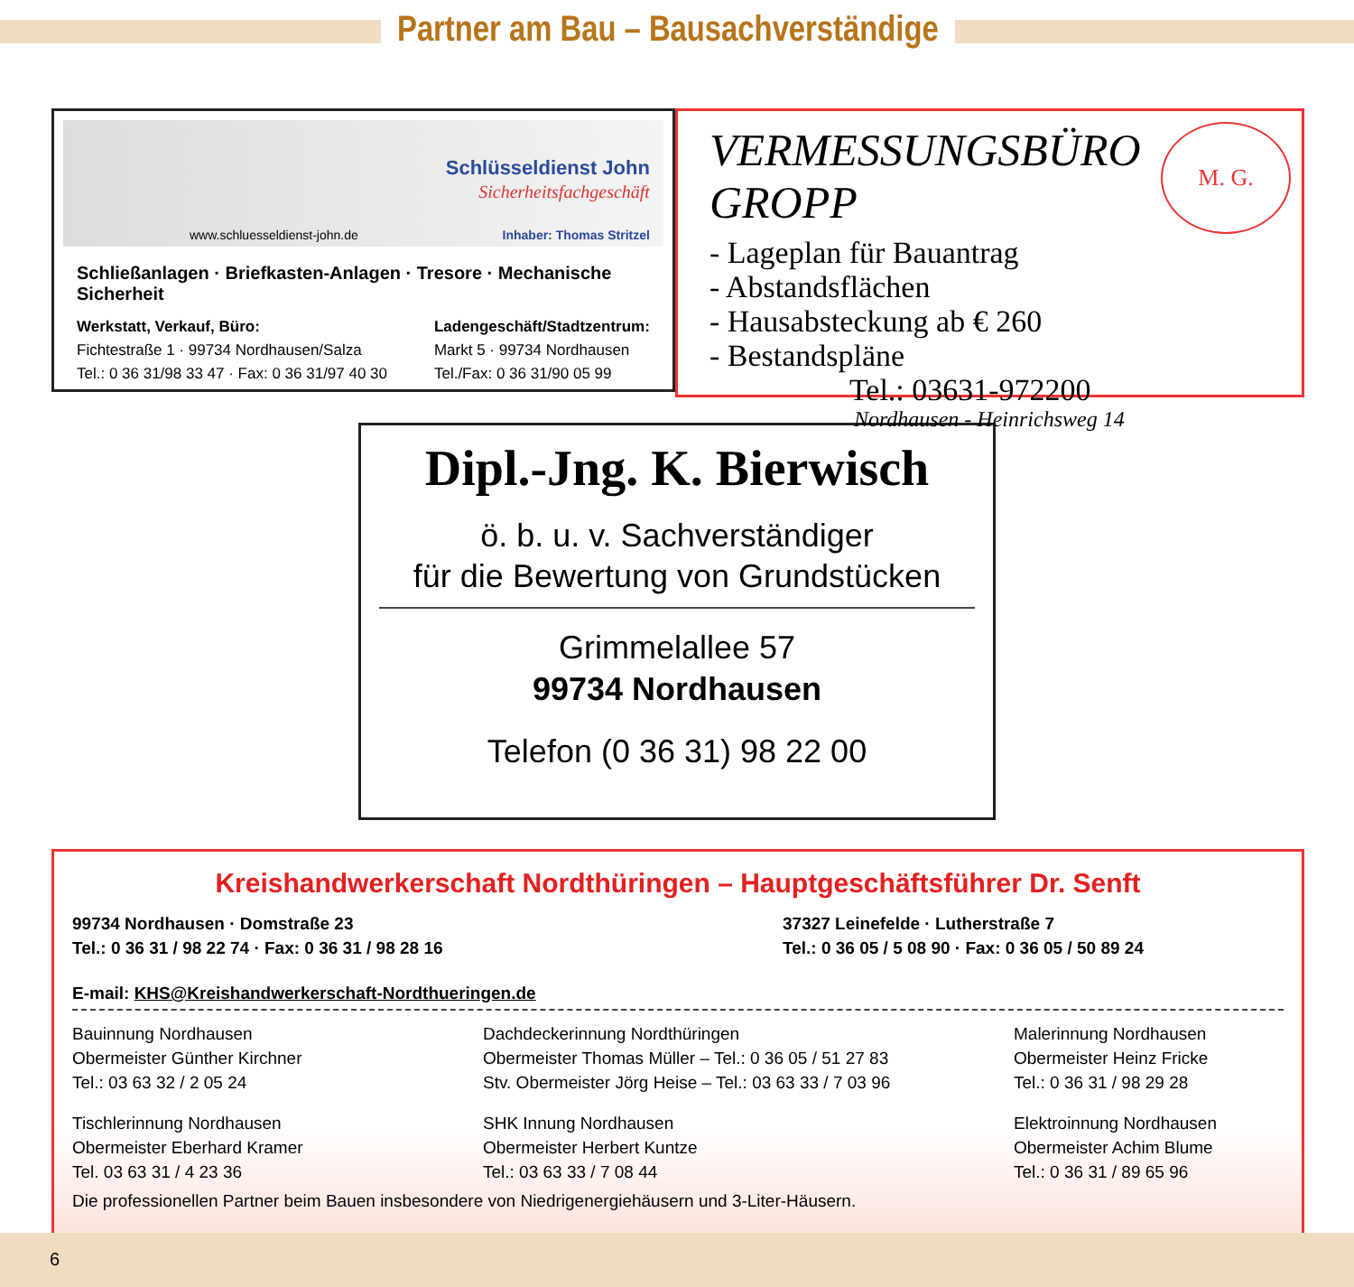Partner am Bau – Bausachverständige
Schlüsseldienst John
Sicherheitsfachgeschäft
www.schluesseldienst-john.de Inhaber: Thomas Stritzel
Schließanlagen · Briefkasten-Anlagen · Tresore · Mechanische Sicherheit
Werkstatt, Verkauf, Büro:
Fichtestraße 1 · 99734 Nordhausen/Salza
Tel.: 0 36 31/98 33 47 · Fax: 0 36 31/97 40 30
Ladengeschäft/Stadtzentrum:
Markt 5 · 99734 Nordhausen
Tel./Fax: 0 36 31/90 05 99
M. G.
VERMESSUNGSBÜRO GROPP
- Lageplan für Bauantrag
- Abstandsflächen
- Hausabsteckung ab € 260
- Bestandspläne
Tel.: 03631-972200
Nordhausen - Heinrichsweg 14
Dipl.-Jng. K. Bierwisch
ö. b. u. v. Sachverständiger
für die Bewertung von Grundstücken
Grimmelallee 57
99734 Nordhausen
Telefon (0 36 31) 98 22 00
Kreishandwerkerschaft Nordthüringen – Hauptgeschäftsführer Dr. Senft
99734 Nordhausen · Domstraße 23
Tel.: 0 36 31 / 98 22 74 · Fax: 0 36 31 / 98 28 16
37327 Leinefelde · Lutherstraße 7
Tel.: 0 36 05 / 5 08 90 · Fax: 0 36 05 / 50 89 24
E-mail: KHS@Kreishandwerkerschaft-Nordthueringen.de
Bauinnung Nordhausen
Obermeister Günther Kirchner
Tel.: 03 63 32 / 2 05 24
Dachdeckerinnung Nordthüringen
Obermeister Thomas Müller – Tel.: 0 36 05 / 51 27 83
Stv. Obermeister Jörg Heise – Tel.: 03 63 33 / 7 03 96
Malerinnung Nordhausen
Obermeister Heinz Fricke
Tel.: 0 36 31 / 98 29 28
Tischlerinnung Nordhausen
Obermeister Eberhard Kramer
Tel. 03 63 31 / 4 23 36
SHK Innung Nordhausen
Obermeister Herbert Kuntze
Tel.: 03 63 33 / 7 08 44
Elektroinnung Nordhausen
Obermeister Achim Blume
Tel.: 0 36 31 / 89 65 96
Die professionellen Partner beim Bauen insbesondere von Niedrigenergiehäusern und 3-Liter-Häusern.
6